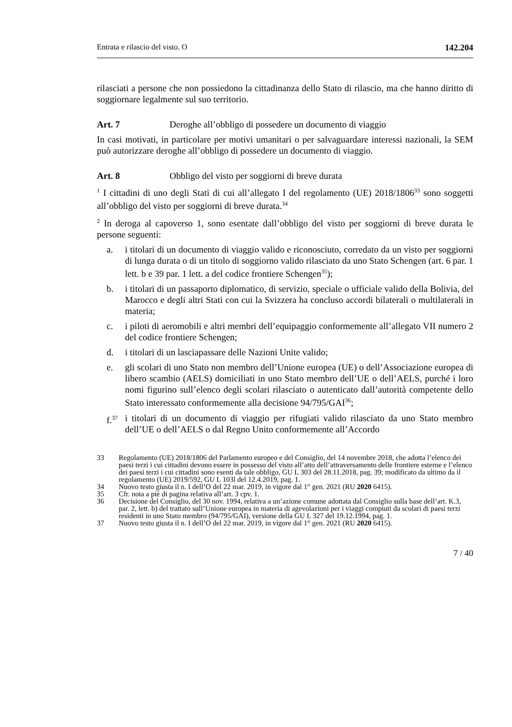Entrata e rilascio del visto. O 142.204
rilasciati a persone che non possiedono la cittadinanza dello Stato di rilascio, ma che hanno diritto di soggiornare legalmente sul suo territorio.
Art. 7 Deroghe all’obbligo di possedere un documento di viaggio
In casi motivati, in particolare per motivi umanitari o per salvaguardare interessi nazionali, la SEM può autorizzare deroghe all’obbligo di possedere un documento di viaggio.
Art. 8 Obbligo del visto per soggiorni di breve durata
<sup>1</sup> I cittadini di uno degli Stati di cui all’allegato I del regolamento (UE) 2018/1806<sup>33</sup> sono soggetti all’obbligo del visto per soggiorni di breve durata.<sup>34</sup>
<sup>2</sup> In deroga al capoverso 1, sono esentate dall’obbligo del visto per soggiorni di breve durata le persone seguenti:
a. i titolari di un documento di viaggio valido e riconosciuto, corredato da un visto per soggiorni di lunga durata o di un titolo di soggiorno valido rilasciato da uno Stato Schengen (art. 6 par. 1 lett. b e 39 par. 1 lett. a del codice frontiere Schengen<sup>35</sup>);
b. i titolari di un passaporto diplomatico, di servizio, speciale o ufficiale valido della Bolivia, del Marocco e degli altri Stati con cui la Svizzera ha concluso accordi bilaterali o multilaterali in materia;
c. i piloti di aeromobili e altri membri dell’equipaggio conformemente all’allegato VII numero 2 del codice frontiere Schengen;
d. i titolari di un lasciapassare delle Nazioni Unite valido;
e. gli scolari di uno Stato non membro dell’Unione europea (UE) o dell’Associazione europea di libero scambio (AELS) domiciliati in uno Stato membro dell’UE o dell’AELS, purché i loro nomi figurino sull’elenco degli scolari rilasciato o autenticato dall’autorità competente dello Stato interessato conformemente alla decisione 94/795/GAI<sup>36</sup>;
f.<sup>37</sup> i titolari di un documento di viaggio per rifugiati valido rilasciato da uno Stato membro dell’UE o dell’AELS o dal Regno Unito conformemente all’Accordo
33 Regolamento (UE) 2018/1806 del Parlamento europeo e del Consiglio, del 14 novembre 2018, che adotta l’elenco dei paesi terzi i cui cittadini devono essere in possesso del visto all’atto dell’attraversamento delle frontiere esterne e l’elenco dei paesi terzi i cui cittadini sono esenti da tale obbligo, GU L 303 del 28.11.2018, pag. 39; modificato da ultimo da il regolamento (UE) 2019/592, GU L 103l del 12.4.2019, pag. 1.
34 Nuovo testo giusta il n. I dell’O del 22 mar. 2019, in vigore dal 1° gen. 2021 (RU 2020 6415).
35 Cfr. nota a piè di pagina relativa all’art. 3 cpv. 1.
36 Decisione del Consiglio, del 30 nov. 1994, relativa a un’azione comune adottata dal Consiglio sulla base dell’art. K.3, par. 2, lett. b) del trattato sull’Unione europea in materia di agevolazioni per i viaggi compiuti da scolari di paesi terzi residenti in uno Stato membro (94/795/GAI), versione della GU L 327 del 19.12.1994, pag. 1.
37 Nuovo testo giusta il n. I dell’O del 22 mar. 2019, in vigore dal 1° gen. 2021 (RU 2020 6415).
7 / 40